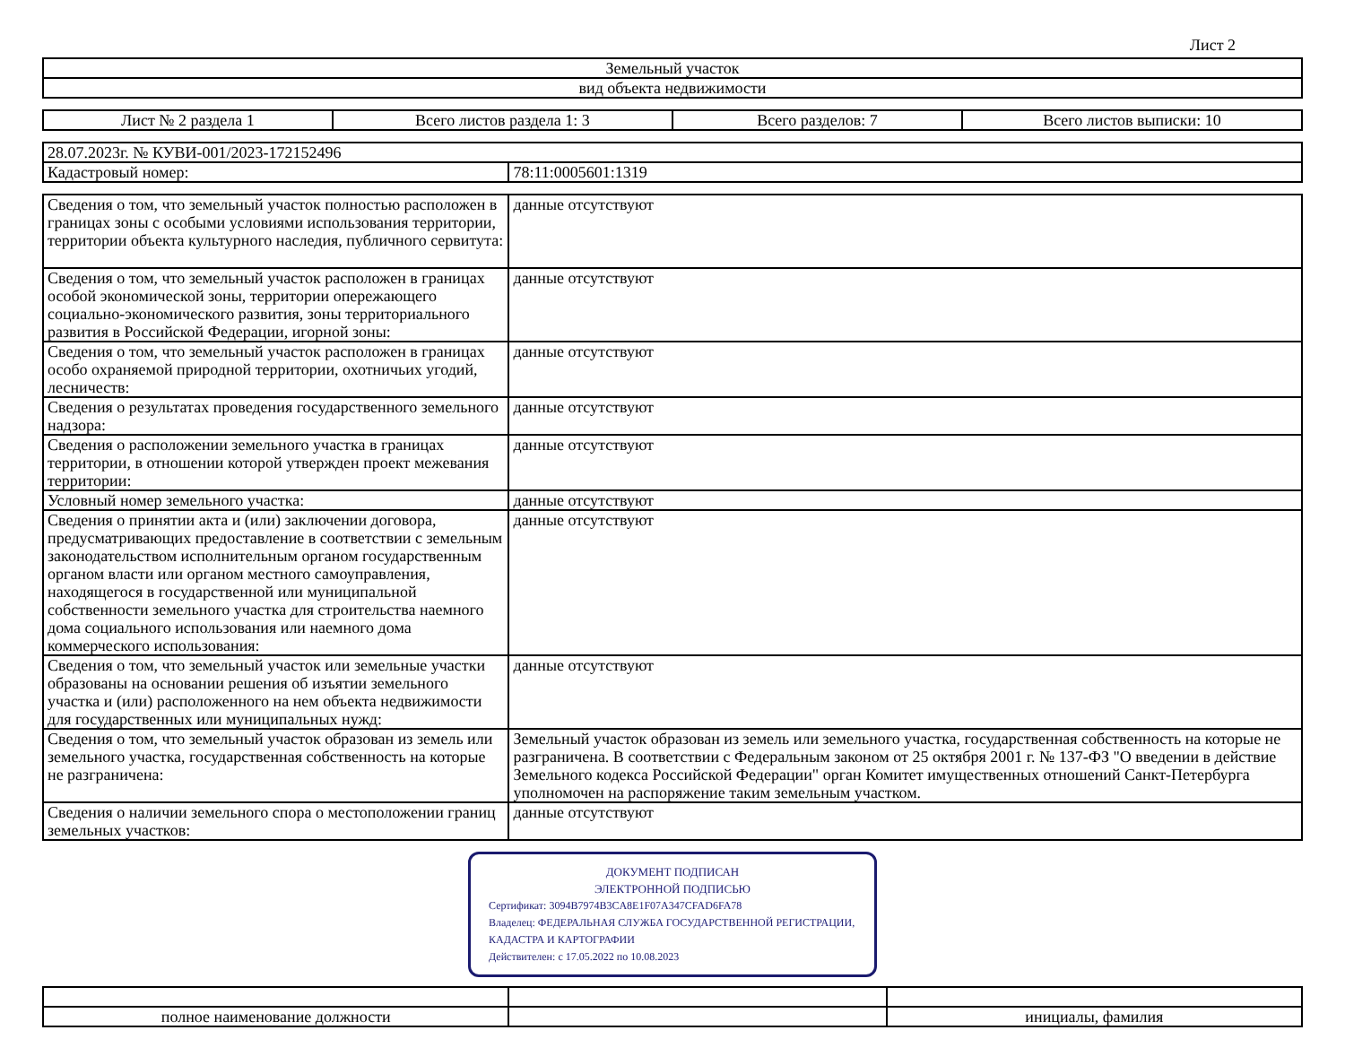Лист 2
| Земельный участок |
| вид объекта недвижимости |
| Лист № 2 раздела 1 | Всего листов раздела 1: 3 | Всего разделов: 7 | Всего листов выписки: 10 |
| 28.07.2023г. № КУВИ-001/2023-172152496 | |
| Кадастровый номер: | 78:11:0005601:1319 |
| Сведения о том, что земельный участок полностью расположен в границах зоны с особыми условиями использования территории, территории объекта культурного наследия, публичного сервитута: | данные отсутствуют |
| Сведения о том, что земельный участок расположен в границах особой экономической зоны, территории опережающего социально-экономического развития, зоны территориального развития в Российской Федерации, игорной зоны: | данные отсутствуют |
| Сведения о том, что земельный участок расположен в границах особо охраняемой природной территории, охотничьих угодий, лесничеств: | данные отсутствуют |
| Сведения о результатах проведения государственного земельного надзора: | данные отсутствуют |
| Сведения о расположении земельного участка в границах территории, в отношении которой утвержден проект межевания территории: | данные отсутствуют |
| Условный номер земельного участка: | данные отсутствуют |
| Сведения о принятии акта и (или) заключении договора, предусматривающих предоставление в соответствии с земельным законодательством исполнительным органом государственным органом власти или органом местного самоуправления, находящегося в государственной или муниципальной собственности земельного участка для строительства наемного дома социального использования или наемного дома коммерческого использования: | данные отсутствуют |
| Сведения о том, что земельный участок или земельные участки образованы на основании решения об изъятии земельного участка и (или) расположенного на нем объекта недвижимости для государственных или муниципальных нужд: | данные отсутствуют |
| Сведения о том, что земельный участок образован из земель или земельного участка, государственная собственность на которые не разграничена: | Земельный участок образован из земель или земельного участка, государственная собственность на которые не разграничена. В соответствии с Федеральным законом от 25 октября 2001 г. № 137-ФЗ "О введении в действие Земельного кодекса Российской Федерации" орган Комитет имущественных отношений Санкт-Петербурга уполномочен на распоряжение таким земельным участком. |
| Сведения о наличии земельного спора о местоположении границ земельных участков: | данные отсутствуют |
ДОКУМЕНТ ПОДПИСАН
ЭЛЕКТРОННОЙ ПОДПИСЬЮ
Сертификат: 3094B7974B3CA8E1F07A347CFAD6FA78
Владелец: ФЕДЕРАЛЬНАЯ СЛУЖБА ГОСУДАРСТВЕННОЙ РЕГИСТРАЦИИ, КАДАСТРА И КАРТОГРАФИИ
Действителен: с 17.05.2022 по 10.08.2023
| полное наименование должности | | инициалы, фамилия |